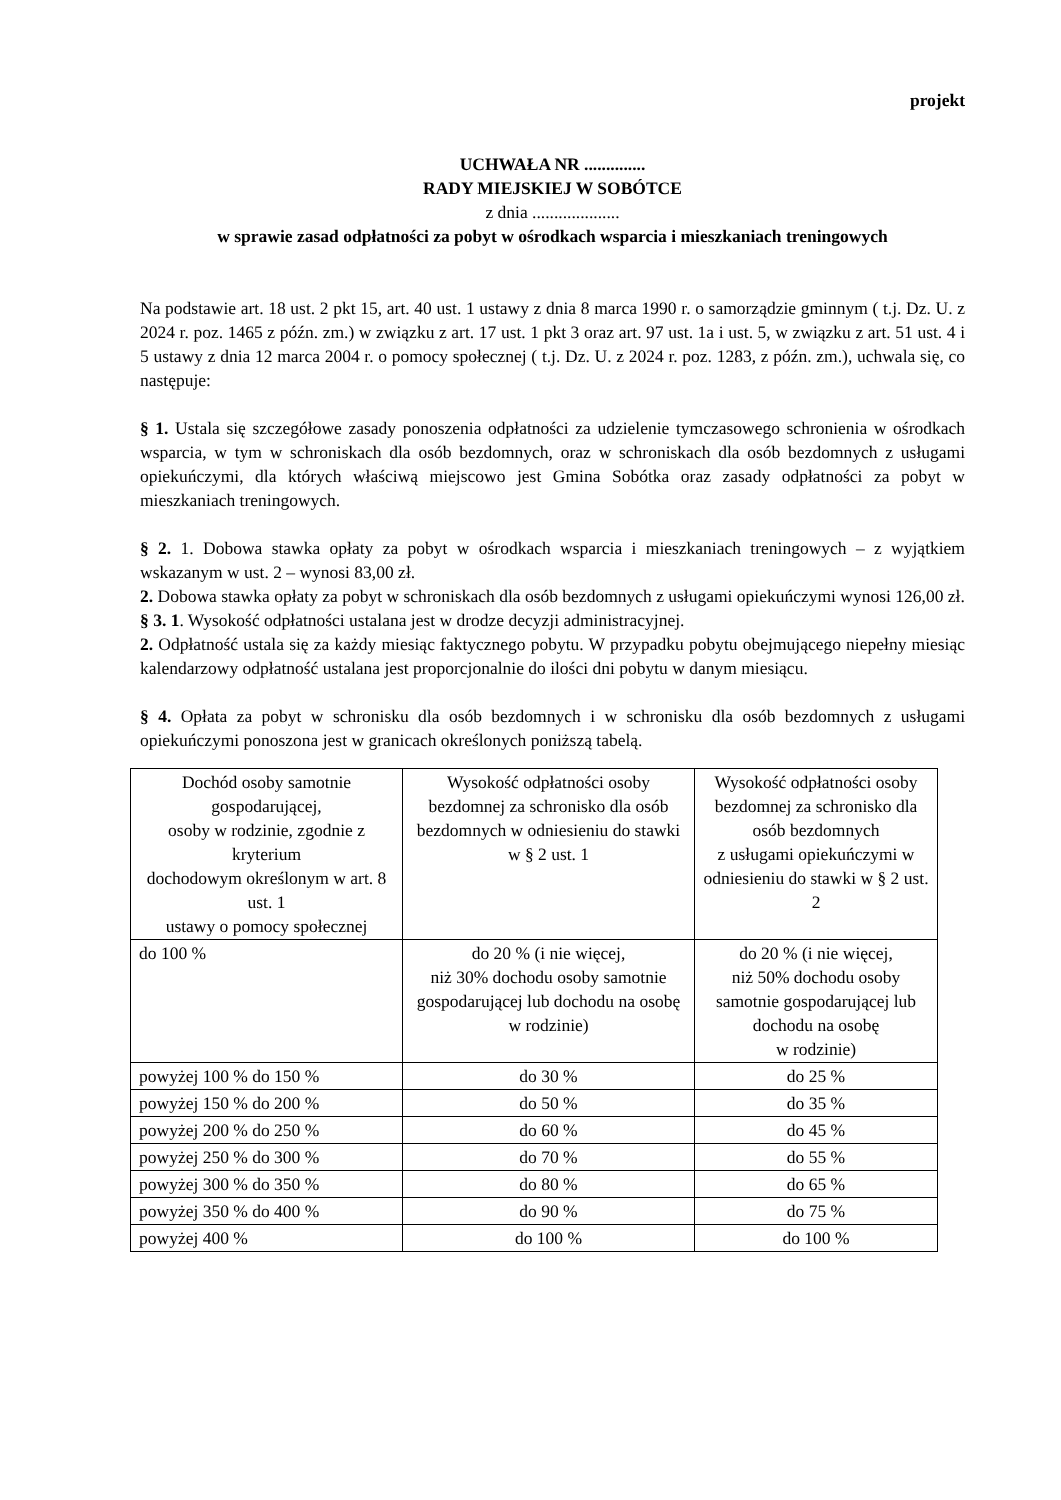projekt
UCHWAŁA NR ..............
RADY MIEJSKIEJ W SOBÓTCE
z dnia ....................
w sprawie zasad odpłatności za pobyt w ośrodkach wsparcia i mieszkaniach treningowych
Na podstawie art. 18 ust. 2 pkt 15, art. 40 ust. 1 ustawy z dnia 8 marca 1990 r. o samorządzie gminnym ( t.j. Dz. U. z 2024 r. poz. 1465 z późn. zm.) w związku z art. 17 ust. 1 pkt 3 oraz art. 97 ust. 1a i ust. 5, w związku z art. 51 ust. 4 i 5 ustawy z dnia 12 marca 2004 r. o pomocy społecznej ( t.j. Dz. U. z 2024 r. poz. 1283, z późn. zm.), uchwala się, co następuje:
§ 1. Ustala się szczegółowe zasady ponoszenia odpłatności za udzielenie tymczasowego schronienia w ośrodkach wsparcia, w tym w schroniskach dla osób bezdomnych, oraz w schroniskach dla osób bezdomnych z usługami opiekuńczymi, dla których właściwą miejscowo jest Gmina Sobótka oraz zasady odpłatności za pobyt w mieszkaniach treningowych.
§ 2. 1. Dobowa stawka opłaty za pobyt w ośrodkach wsparcia i mieszkaniach treningowych – z wyjątkiem wskazanym w ust. 2 – wynosi 83,00 zł.
2. Dobowa stawka opłaty za pobyt w schroniskach dla osób bezdomnych z usługami opiekuńczymi wynosi 126,00 zł.
§ 3. 1. Wysokość odpłatności ustalana jest w drodze decyzji administracyjnej.
2. Odpłatność ustala się za każdy miesiąc faktycznego pobytu. W przypadku pobytu obejmującego niepełny miesiąc kalendarzowy odpłatność ustalana jest proporcjonalnie do ilości dni pobytu w danym miesiącu.
§ 4. Opłata za pobyt w schronisku dla osób bezdomnych i w schronisku dla osób bezdomnych z usługami opiekuńczymi ponoszona jest w granicach określonych poniższą tabelą.
| Dochód osoby samotnie gospodarującej, osoby w rodzinie, zgodnie z kryterium dochodowym określonym w art. 8 ust. 1 ustawy o pomocy społecznej | Wysokość odpłatności osoby bezdomnej za schronisko dla osób bezdomnych w odniesieniu do stawki w § 2 ust. 1 | Wysokość odpłatności osoby bezdomnej za schronisko dla osób bezdomnych z usługami opiekuńczymi w odniesieniu do stawki w § 2 ust. 2 |
| do 100 % | do 20 % (i nie więcej, niż 30% dochodu osoby samotnie gospodarującej lub dochodu na osobę w rodzinie) | do 20 % (i nie więcej, niż 50% dochodu osoby samotnie gospodarującej lub dochodu na osobę w rodzinie) |
| powyżej 100 % do 150 % | do 30 % | do 25 % |
| powyżej 150 % do 200 % | do 50 % | do 35 % |
| powyżej 200 % do 250 % | do 60 % | do 45 % |
| powyżej 250 % do 300 % | do 70 % | do 55 % |
| powyżej 300 % do 350 % | do 80 % | do 65 % |
| powyżej 350 % do 400 % | do 90 % | do 75 % |
| powyżej 400 % | do 100 % | do 100 % |